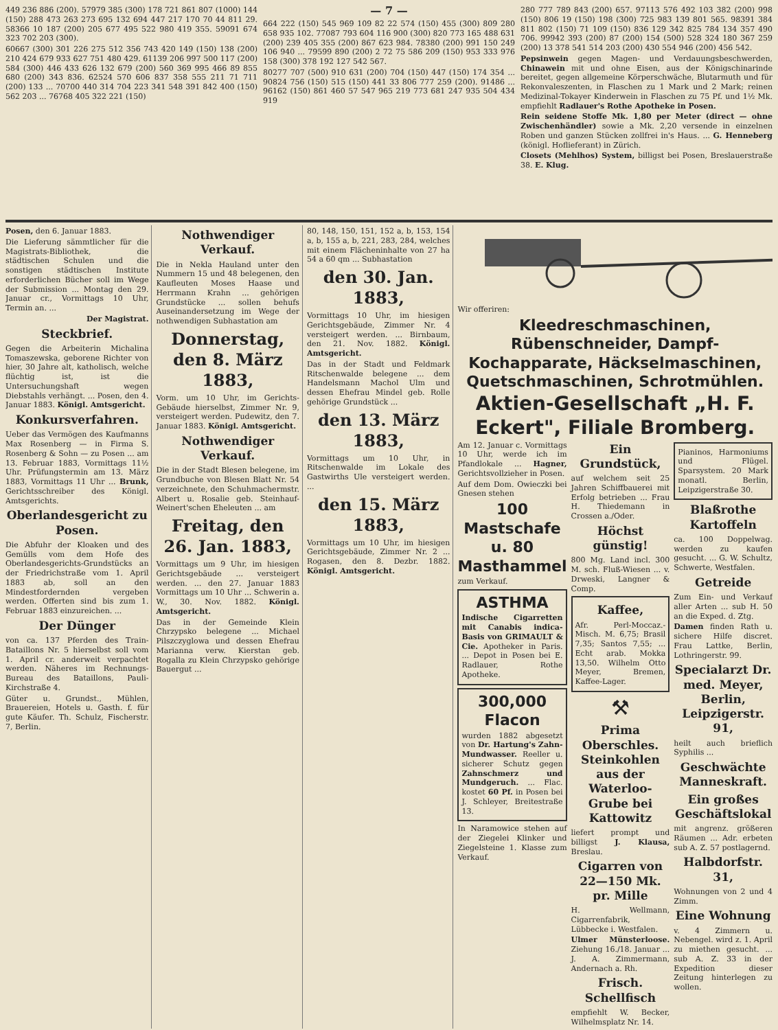449 236 886 (200). 57979 385 (300) 178 721 861 807 (1000) 144 (150) 288 473 263 273 695 132 694 447 217 170 70 44 811 29. 58366 10 187 (200) 205 677 495 522 980 419 355. 59091 674 323 702 203 (300).
60667 (300) 301 226 275 512 356 743 420 149 (150) 138 (200) 210 424 679 933 627 751 480 429. 61139 206 997 500 117 (200) 584 (300) 446 433 626 132 679 (200) 560 369 995 466 89 855 680 (200) 343 836. 62524 570 606 837 358 555 211 71 711 (200) 133 ... 70700 440 314 704 223 341 548 391 842 400 (150) 562 203 ... 76768 405 322 221 (150)
— 7 —
664 222 (150) 545 969 109 82 22 574 (150) 455 (300) 809 280 658 935 102. 77087 793 604 116 900 (300) 820 773 165 488 631 (200) 239 405 355 (200) 867 623 984. 78380 (200) 991 150 249 106 940 ... 79599 890 (200) 2 72 75 586 209 (150) 953 333 976 158 (300) 378 192 127 542 567.
80277 707 (500) 910 631 (200) 704 (150) 447 (150) 174 354 ... 90824 756 (150) 515 (150) 441 33 806 777 259 (200). 91486 ... 96162 (150) 861 460 57 547 965 219 773 681 247 935 504 434 919
280 777 789 843 (200) 657. 97113 576 492 103 382 (200) 998 (150) 806 19 (150) 198 (300) 725 983 139 801 565. 98391 384 811 802 (150) 71 109 (150) 836 129 342 825 784 134 357 490 706. 99942 393 (200) 87 (200) 154 (500) 528 324 180 367 259 (200) 13 378 541 514 203 (200) 430 554 946 (200) 456 542.
Pepsinwein gegen Magen- und Verdauungsbeschwerden, Chinawein mit und ohne Eisen, aus der Königschinarinde bereitet, gegen allgemeine Körperschwäche, Blutarmuth und für Rekonvaleszenten, in Flaschen zu 1 Mark und 2 Mark; reinen Medizinal-Tokayer Kinderwein in Flaschen zu 75 Pf. und 1½ Mk. empfiehlt Radlauer's Rothe Apotheke in Posen.
Rein seidene Stoffe Mk. 1,80 per Meter (direct — ohne Zwischenhändler) sowie a Mk. 2,20 versende in einzelnen Roben und ganzen Stücken zollfrei in's Haus. ... G. Henneberg (königl. Hoflieferant) in Zürich.
Closets (Mehlhos) System, billigst bei Posen, Breslauerstraße 38. E. Klug.
Posen, den 6. Januar 1883.
Die Lieferung sämmtlicher für die Magistrats-Bibliothek, die städtischen Schulen und die sonstigen städtischen Institute erforderlichen Bücher soll im Wege der Submission ... Montag den 29. Januar cr., Vormittags 10 Uhr, Termin an. ...
Der Magistrat.
Steckbrief.
Gegen die Arbeiterin Michalina Tomaszewska, geborene Richter von hier, 30 Jahre alt, katholisch, welche flüchtig ist, ist die Untersuchungshaft wegen Diebstahls verhängt. ... Posen, den 4. Januar 1883. Königl. Amtsgericht.
Konkursverfahren.
Ueber das Vermögen des Kaufmanns Max Rosenberg — in Firma S. Rosenberg & Sohn — zu Posen ... am 13. Februar 1883, Vormittags 11½ Uhr. Prüfungstermin am 13. März 1883, Vormittags 11 Uhr ... Brunk, Gerichtsschreiber des Königl. Amtsgerichts.
Oberlandesgericht zu Posen.
Die Abfuhr der Kloaken und des Gemülls vom dem Hofe des Oberlandesgerichts-Grundstücks an der Friedrichstraße vom 1. April 1883 ab, soll an den Mindestfordernden vergeben werden. Offerten sind bis zum 1. Februar 1883 einzureichen. ...
Der Dünger
von ca. 137 Pferden des Train-Bataillons Nr. 5 hierselbst soll vom 1. April cr. anderweit verpachtet werden. Näheres im Rechnungs-Bureau des Bataillons, Pauli-Kirchstraße 4.
Güter u. Grundst., Mühlen, Brauereien, Hotels u. Gasth. f. für gute Käufer. Th. Schulz, Fischerstr. 7, Berlin.
Nothwendiger Verkauf.
Die in Nekla Hauland unter den Nummern 15 und 48 belegenen, den Kaufleuten Moses Haase und Herrmann Krahn ... gehörigen Grundstücke ... sollen behufs Auseinandersetzung im Wege der nothwendigen Subhastation am
Donnerstag, den 8. März 1883,
Vorm. um 10 Uhr, im Gerichts-Gebäude hierselbst, Zimmer Nr. 9, versteigert werden. Pudewitz, den 7. Januar 1883. Königl. Amtsgericht.
Nothwendiger Verkauf.
Die in der Stadt Blesen belegene, im Grundbuche von Blesen Blatt Nr. 54 verzeichnete, den Schuhmachermstr. Albert u. Rosalie geb. Steinhauf-Weinert'schen Eheleuten ... am
Freitag, den 26. Jan. 1883,
Vormittags um 9 Uhr, im hiesigen Gerichtsgebäude ... versteigert werden. ... den 27. Januar 1883 Vormittags um 10 Uhr ... Schwerin a. W., 30. Nov. 1882. Königl. Amtsgericht.
Das in der Gemeinde Klein Chrzypsko belegene ... Michael Pilszczyglowa und dessen Ehefrau Marianna verw. Kierstan geb. Rogalla zu Klein Chrzypsko gehörige Bauergut ...
80, 148, 150, 151, 152 a, b, 153, 154 a, b, 155 a, b, 221, 283, 284, welches mit einem Flächeninhalte von 27 ha 54 a 60 qm ... Subhastation
den 30. Jan. 1883,
Vormittags 10 Uhr, im hiesigen Gerichtsgebäude, Zimmer Nr. 4 versteigert werden. ... Birnbaum, den 21. Nov. 1882. Königl. Amtsgericht.
Das in der Stadt und Feldmark Ritschenwalde belegene ... dem Handelsmann Machol Ulm und dessen Ehefrau Mindel geb. Rolle gehörige Grundstück ...
den 13. März 1883,
Vormittags um 10 Uhr, in Ritschenwalde im Lokale des Gastwirths Ule versteigert werden. ...
den 15. März 1883,
Vormittags um 10 Uhr, im hiesigen Gerichtsgebäude, Zimmer Nr. 2 ... Rogasen, den 8. Dezbr. 1882. Königl. Amtsgericht.
Wir offeriren:
Kleedreschmaschinen, Rübenschneider, Dampf-Kochapparate, Häckselmaschinen, Quetschmaschinen, Schrotmühlen.
Aktien-Gesellschaft „H. F. Eckert", Filiale Bromberg.
Am 12. Januar c. Vormittags 10 Uhr, werde ich im Pfandlokale ... Hagner, Gerichtsvollzieher in Posen.
Auf dem Dom. Owieczki bei Gnesen stehen
100 Mastschafe u. 80 Masthammel
zum Verkauf.
ASTHMA
Indische Cigarretten mit Canabis indica-Basis von GRIMAULT & Cie. Apotheker in Paris. ... Depot in Posen bei E. Radlauer, Rothe Apotheke.
300,000 Flacon
wurden 1882 abgesetzt von Dr. Hartung's Zahn-Mundwasser. Reeller u. sicherer Schutz gegen Zahnschmerz und Mundgeruch. ... Flac. kostet 60 Pf. in Posen bei J. Schleyer, Breitestraße 13.
In Naramowice stehen auf der Ziegelei Klinker und Ziegelsteine 1. Klasse zum Verkauf.
Ein Grundstück,
auf welchem seit 25 Jahren Schiffbauerei mit Erfolg betrieben ... Frau H. Thiedemann in Crossen a./Oder.
Höchst günstig!
800 Mg. Land incl. 300 M. sch. Fluß-Wiesen ... v. Drweski, Langner & Comp.
Kaffee,
Afr. Perl-Moccaz.-Misch. M. 6,75; Brasil 7,35; Santos 7,55; ... Echt arab. Mokka 13,50. Wilhelm Otto Meyer, Bremen, Kaffee-Lager.
⚒
Prima Oberschles. Steinkohlen aus der Waterloo-Grube bei Kattowitz
liefert prompt und billigst J. Klausa, Breslau.
Cigarren von 22—150 Mk. pr. Mille
H. Wellmann, Cigarrenfabrik, Lübbecke i. Westfalen.
Ulmer Münsterloose. Ziehung 16./18. Januar ... J. A. Zimmermann, Andernach a. Rh.
Frisch. Schellfisch
empfiehlt W. Becker, Wilhelmsplatz Nr. 14.
Pianinos, Harmoniums und Flügel. Sparsystem. 20 Mark monatl. Berlin, Leipzigerstraße 30.
Blaßrothe Kartoffeln
ca. 100 Doppelwag. werden zu kaufen gesucht. ... G. W. Schultz, Schwerte, Westfalen.
Getreide
Zum Ein- und Verkauf aller Arten ... sub H. 50 an die Exped. d. Ztg.
Damen finden Rath u. sichere Hilfe discret. Frau Lattke, Berlin, Lothringerstr. 99.
Specialarzt Dr. med. Meyer, Berlin, Leipzigerstr. 91,
heilt auch brieflich Syphilis ...
Geschwächte Manneskraft.
Ein großes Geschäftslokal
mit angrenz. größeren Räumen ... Adr. erbeten sub A. Z. 57 postlagernd.
Halbdorfstr. 31,
Wohnungen von 2 und 4 Zimm.
Eine Wohnung
v. 4 Zimmern u. Nebengel. wird z. 1. April zu miethen gesucht. ... sub A. Z. 33 in der Expedition dieser Zeitung hinterlegen zu wollen.